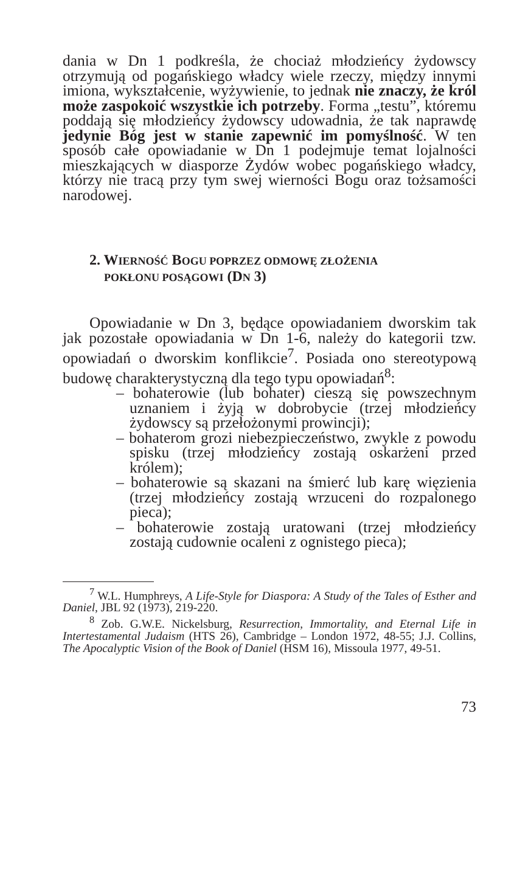dania w Dn 1 podkreśla, że chociaż młodzieńcy żydowscy otrzymują od pogańskiego władcy wiele rzeczy, między innymi imiona, wykształcenie, wyżywienie, to jednak nie znaczy, że król może zaspokoić wszystkie ich potrzeby. Forma „testu”, któremu poddają się młodzieńcy żydowscy udowadnia, że tak naprawdę jedynie Bóg jest w stanie zapewnić im pomyślność. W ten sposób całe opowiadanie w Dn 1 podejmuje temat lojalności mieszkających w diasporze Żydów wobec pogańskiego władcy, którzy nie tracą przy tym swej wierności Bogu oraz tożsamości narodowej.
2. WIERNOŚĆ BOGU POPRZEZ ODMOWĘ ZŁOŻENIA
POKŁONU POSĄGOWI (DN 3)
Opowiadanie w Dn 3, będące opowiadaniem dworskim tak jak pozostałe opowiadania w Dn 1-6, należy do kategorii tzw. opowiadań o dworskim konflikcie<sup>7</sup>. Posiada ono stereotypową budowę charakterystyczną dla tego typu opowiadań<sup>8</sup>:
– bohaterowie (lub bohater) cieszą się powszechnym uznaniem i żyją w dobrobycie (trzej młodzieńcy żydowscy są przełożonymi prowincji);
– bohaterom grozi niebezpieczeństwo, zwykle z powodu spisku (trzej młodzieńcy zostają oskarżeni przed królem);
– bohaterowie są skazani na śmierć lub karę więzienia (trzej młodzieńcy zostają wrzuceni do rozpalonego pieca);
– bohaterowie zostają uratowani (trzej młodzieńcy zostają cudownie ocaleni z ognistego pieca);
<sup>7</sup> W.L. Humphreys, A Life-Style for Diaspora: A Study of the Tales of Esther and Daniel, JBL 92 (1973), 219-220.
<sup>8</sup> Zob. G.W.E. Nickelsburg, Resurrection, Immortality, and Eternal Life in Intertestamental Judaism (HTS 26), Cambridge – London 1972, 48-55; J.J. Collins, The Apocalyptic Vision of the Book of Daniel (HSM 16), Missoula 1977, 49-51.
73